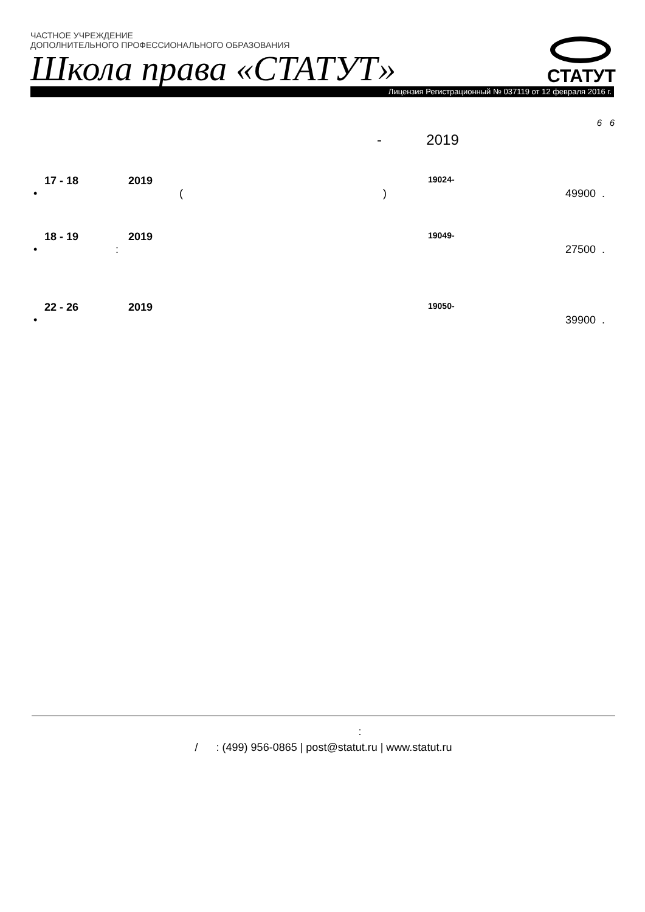ЧАСТНОЕ УЧРЕЖДЕНИЕ
ДОПОЛНИТЕЛЬНОГО ПРОФЕССИОНАЛЬНОГО ОБРАЗОВАНИЯ
Школа права «СТАТУТ»
Лицензия Регистрационный № 037119 от 12 февраля 2016 г.
СТАТУТ
6 6
- 2019
17 - 18 2019 19024-
• () 49900.
18 - 19 2019 19049-
•: 27500.
22 - 26 2019 19050-
• 39900.
:
/ : (499) 956-0865 | post@statut.ru | www.statut.ru